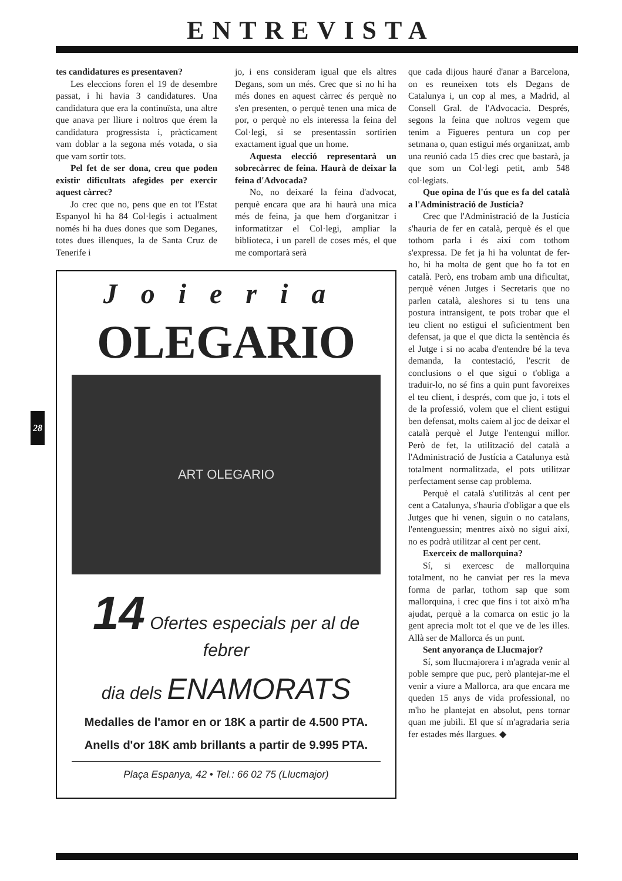ENTREVISTA
28
tes candidatures es presentaven?
Les eleccions foren el 19 de desembre passat, i hi havia 3 candidatures. Una candidatura que era la continuïsta, una altre que anava per lliure i noltros que érem la candidatura progressista i, pràcticament vam doblar a la segona més votada, o sia que vam sortir tots.
Pel fet de ser dona, creu que poden existir dificultats afegides per exercir aquest càrrec?
Jo crec que no, pens que en tot l'Estat Espanyol hi ha 84 Col·legis i actualment només hi ha dues dones que som Deganes, totes dues illenques, la de Santa Cruz de Tenerife i
jo, i ens consideram igual que els altres Degans, som un més. Crec que si no hi ha més dones en aquest càrrec és perquè no s'en presenten, o perquè tenen una mica de por, o perquè no els interessa la feina del Col·legi, si se presentassin sortirien exactament igual que un home.
Aquesta elecció representarà un sobrecàrrec de feina. Haurà de deixar la feina d'Advocada?
No, no deixaré la feina d'advocat, perquè encara que ara hi haurà una mica més de feina, ja que hem d'organitzar i informatitzar el Col·legi, ampliar la biblioteca, i un parell de coses més, el que me comportarà serà
Joieria
OLEGARIO
ART OLEGARIO
14 Ofertes especials per al de febrer
dia dels ENAMORATS
Medalles de l'amor en or 18K a partir de 4.500 PTA.
Anells d'or 18K amb brillants a partir de 9.995 PTA.
Plaça Espanya, 42 • Tel.: 66 02 75 (Llucmajor)
que cada dijous hauré d'anar a Barcelona, on es reuneixen tots els Degans de Catalunya i, un cop al mes, a Madrid, al Consell Gral. de l'Advocacia. Després, segons la feina que noltros vegem que tenim a Figueres pentura un cop per setmana o, quan estigui més organitzat, amb una reunió cada 15 dies crec que bastarà, ja que som un Col·legi petit, amb 548 col·legiats.
Que opina de l'ús que es fa del català a l'Administració de Justícia?
Crec que l'Administració de la Justícia s'hauria de fer en català, perquè és el que tothom parla i és així com tothom s'expressa. De fet ja hi ha voluntat de fer-ho, hi ha molta de gent que ho fa tot en català. Però, ens trobam amb una dificultat, perquè vénen Jutges i Secretaris que no parlen català, aleshores si tu tens una postura intransigent, te pots trobar que el teu client no estigui el suficientment ben defensat, ja que el que dicta la sentència és el Jutge i si no acaba d'entendre bé la teva demanda, la contestació, l'escrit de conclusions o el que sigui o t'obliga a traduir-lo, no sé fins a quin punt favoreixes el teu client, i després, com que jo, i tots el de la professió, volem que el client estigui ben defensat, molts caiem al joc de deixar el català perquè el Jutge l'entengui millor. Però de fet, la utilització del català a l'Administració de Justícia a Catalunya està totalment normalitzada, el pots utilitzar perfectament sense cap problema.
Perquè el català s'utilitzàs al cent per cent a Catalunya, s'hauria d'obligar a que els Jutges que hi venen, siguin o no catalans, l'entenguessin; mentres això no sigui així, no es podrà utilitzar al cent per cent.
Exerceix de mallorquina?
Sí, si exercesc de mallorquina totalment, no he canviat per res la meva forma de parlar, tothom sap que som mallorquina, i crec que fins i tot això m'ha ajudat, perquè a la comarca on estic jo la gent aprecia molt tot el que ve de les illes. Allà ser de Mallorca és un punt.
Sent anyorança de Llucmajor?
Sí, som llucmajorera i m'agrada venir al poble sempre que puc, però plantejar-me el venir a viure a Mallorca, ara que encara me queden 15 anys de vida professional, no m'ho he plantejat en absolut, pens tornar quan me jubili. El que sí m'agradaria seria fer estades més llargues. ◆